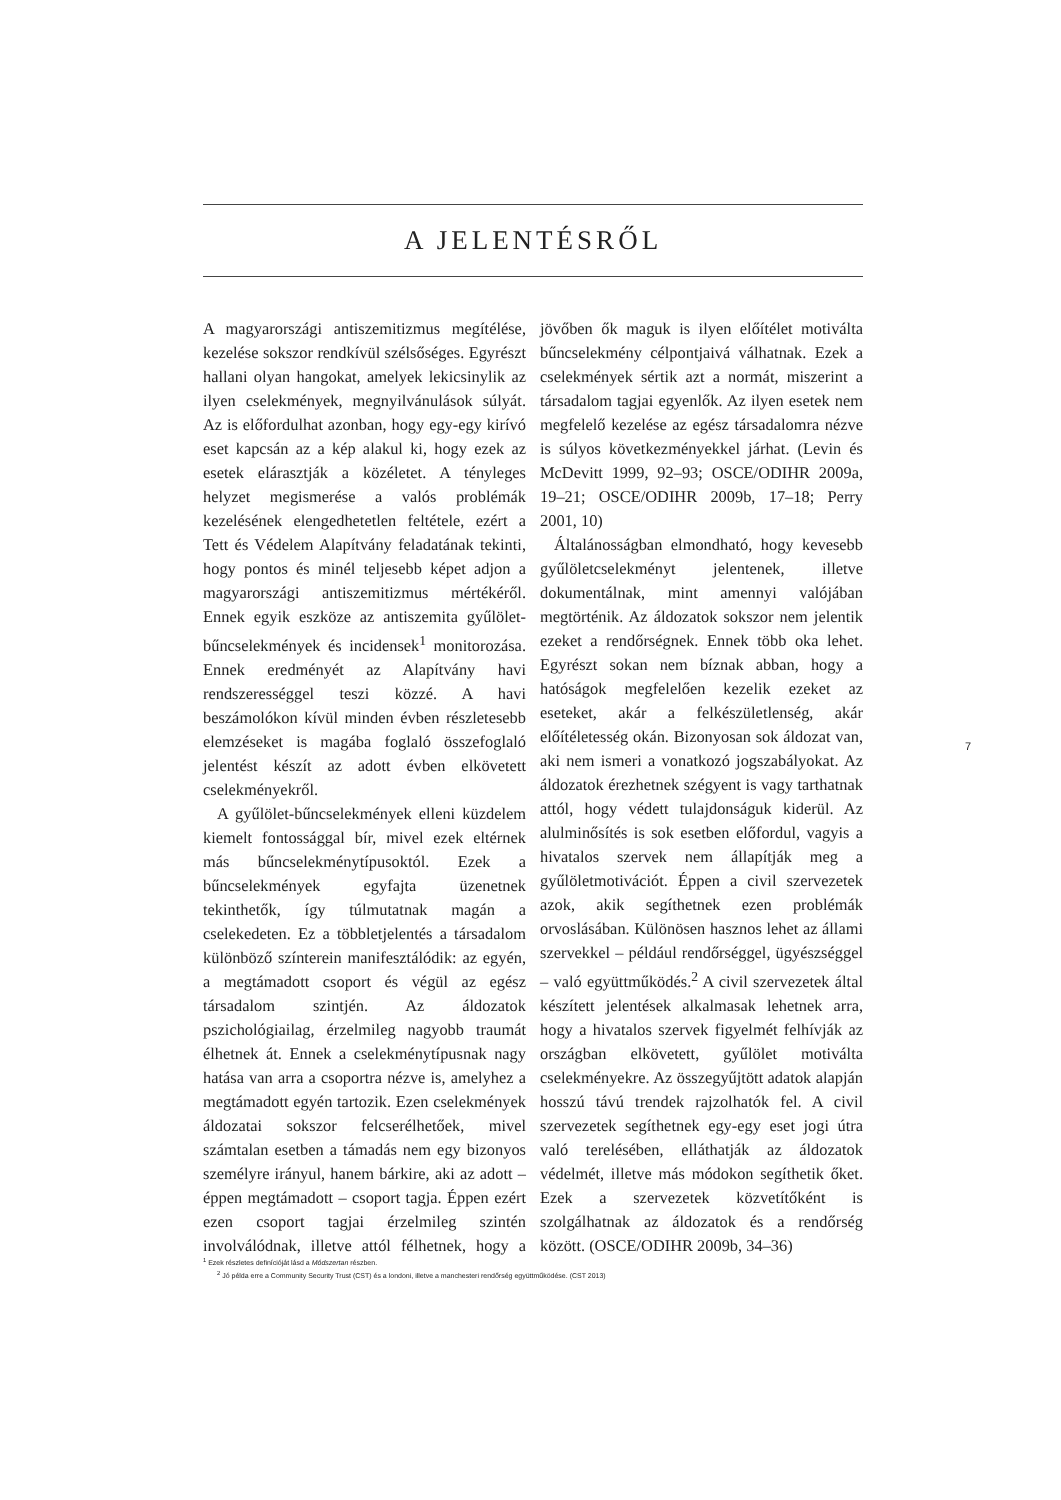A JELENTÉSRŐL
A magyarországi antiszemitizmus megítélése, kezelése sokszor rendkívül szélsőséges. Egyrészt hallani olyan hangokat, amelyek lekicsinylik az ilyen cselekmények, megnyilvánulások súlyát. Az is előfordulhat azonban, hogy egy-egy kirívó eset kapcsán az a kép alakul ki, hogy ezek az esetek elárasztják a közéletet. A tényleges helyzet megismerése a valós problémák kezelésének elengedhetetlen feltétele, ezért a Tett és Védelem Alapítvány feladatának tekinti, hogy pontos és minél teljesebb képet adjon a magyarországi antiszemitizmus mértékéről. Ennek egyik eszköze az antiszemita gyűlölet-bűncselekmények és incidensek<sup>1</sup> monitorozása. Ennek eredményét az Alapítvány havi rendszerességgel teszi közzé. A havi beszámolókon kívül minden évben részletesebb elemzéseket is magába foglaló összefoglaló jelentést készít az adott évben elkövetett cselekményekről.
A gyűlölet-bűncselekmények elleni küzdelem kiemelt fontossággal bír, mivel ezek eltérnek más bűncselekménytípusoktól. Ezek a bűncselekmények egyfajta üzenetnek tekinthetők, így túlmutatnak magán a cselekedeten. Ez a többletjelentés a társadalom különböző színterein manifesztálódik: az egyén, a megtámadott csoport és végül az egész társadalom szintjén. Az áldozatok pszichológiailag, érzelmileg nagyobb traumát élhetnek át. Ennek a cselekménytípusnak nagy hatása van arra a csoportra nézve is, amelyhez a megtámadott egyén tartozik. Ezen cselekmények áldozatai sokszor felcserélhetőek, mivel számtalan esetben a támadás nem egy bizonyos személyre irányul, hanem bárkire, aki az adott – éppen megtámadott – csoport tagja. Éppen ezért ezen csoport tagjai érzelmileg szintén involválódnak, illetve attól félhetnek, hogy a jövőben ők maguk is ilyen előítélet motiválta bűncselekmény célpontjaivá válhatnak. Ezek a cselekmények sértik azt a normát, miszerint a társadalom tagjai egyenlők. Az ilyen esetek nem megfelelő kezelése az egész társadalomra nézve is súlyos következményekkel járhat. (Levin és McDevitt 1999, 92–93; OSCE/ODIHR 2009a, 19–21; OSCE/ODIHR 2009b, 17–18; Perry 2001, 10)
Általánosságban elmondható, hogy kevesebb gyűlöletcselekményt jelentenek, illetve dokumentálnak, mint amennyi valójában megtörténik. Az áldozatok sokszor nem jelentik ezeket a rendőrségnek. Ennek több oka lehet. Egyrészt sokan nem bíznak abban, hogy a hatóságok megfelelően kezelik ezeket az eseteket, akár a felkészületlenség, akár előítéletesség okán. Bizonyosan sok áldozat van, aki nem ismeri a vonatkozó jogszabályokat. Az áldozatok érezhetnek szégyent is vagy tarthatnak attól, hogy védett tulajdonságuk kiderül. Az alulminősítés is sok esetben előfordul, vagyis a hivatalos szervek nem állapítják meg a gyűlöletmotivációt. Éppen a civil szervezetek azok, akik segíthetnek ezen problémák orvoslásában. Különösen hasznos lehet az állami szervekkel – például rendőrséggel, ügyészséggel – való együttműködés.<sup>2</sup> A civil szervezetek által készített jelentések alkalmasak lehetnek arra, hogy a hivatalos szervek figyelmét felhívják az országban elkövetett, gyűlölet motiválta cselekményekre. Az összegyűjtött adatok alapján hosszú távú trendek rajzolhatók fel. A civil szervezetek segíthetnek egy-egy eset jogi útra való terelésében, elláthatják az áldozatok védelmét, illetve más módokon segíthetik őket. Ezek a szervezetek közvetítőként is szolgálhatnak az áldozatok és a rendőrség között. (OSCE/ODIHR 2009b, 34–36)
7
<sup>1</sup> Ezek részletes definícióját lásd a Módszertan részben.
<sup>2</sup> Jó példa erre a Community Security Trust (CST) és a londoni, illetve a manchesteri rendőrség együttműködése. (CST 2013)